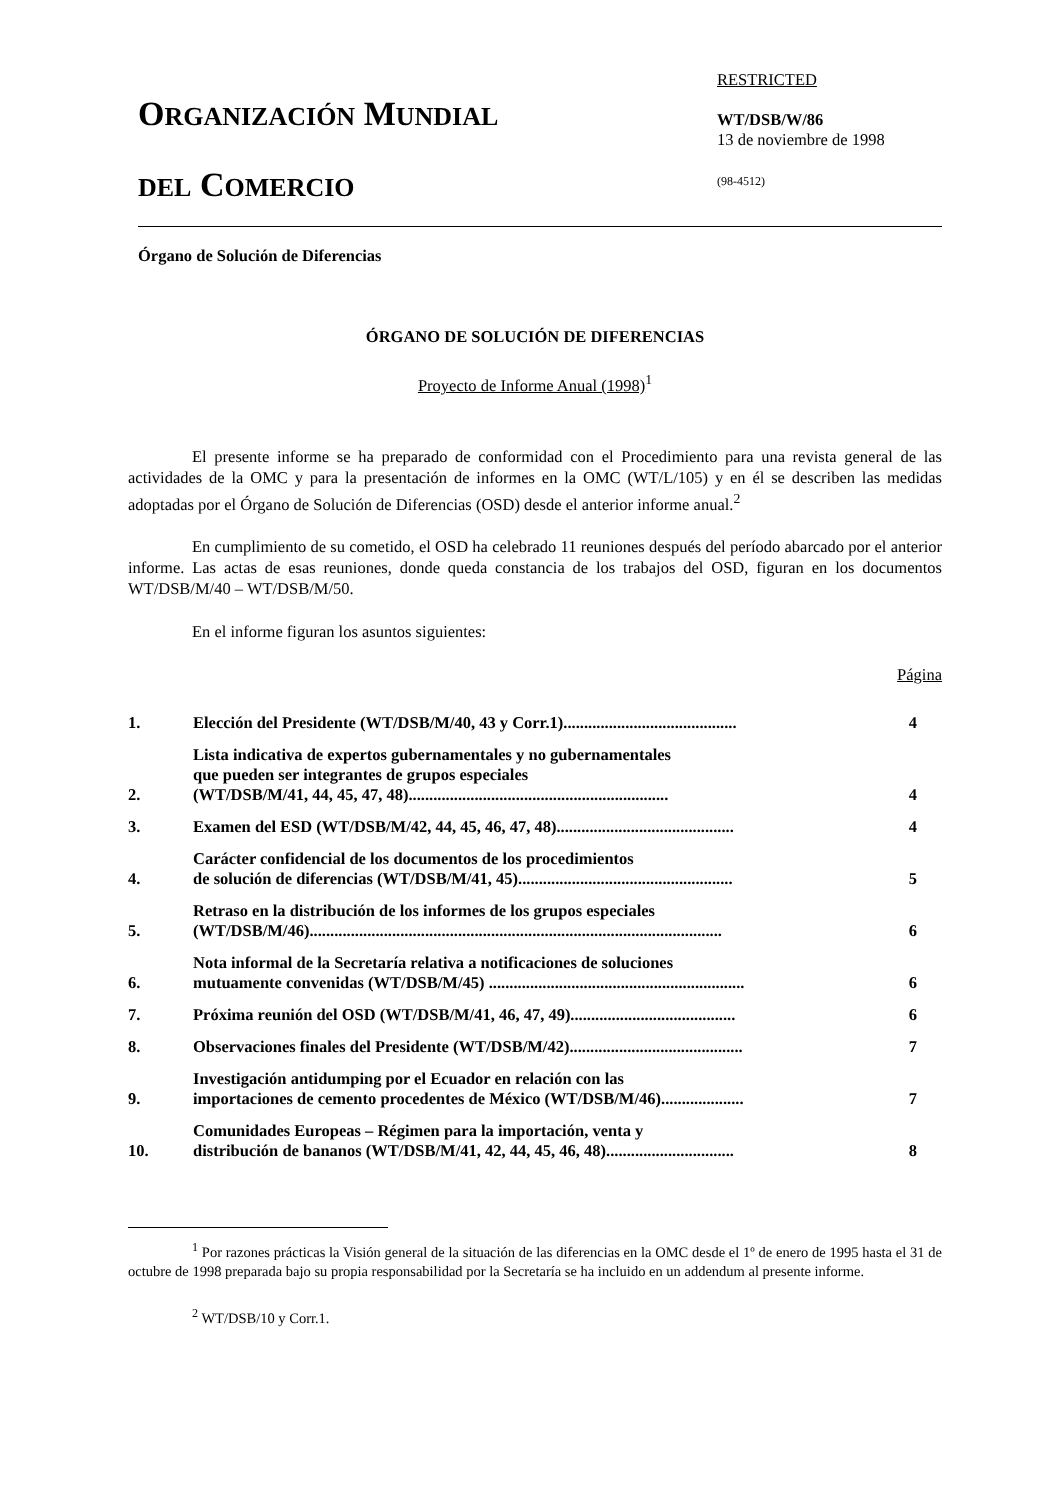ORGANIZACIÓN MUNDIAL
DEL COMERCIO
RESTRICTED
WT/DSB/W/86
13 de noviembre de 1998
(98-4512)
Órgano de Solución de Diferencias
ÓRGANO DE SOLUCIÓN DE DIFERENCIAS
Proyecto de Informe Anual (1998)<sup>1</sup>
El presente informe se ha preparado de conformidad con el Procedimiento para una revista general de las actividades de la OMC y para la presentación de informes en la OMC (WT/L/105) y en él se describen las medidas adoptadas por el Órgano de Solución de Diferencias (OSD) desde el anterior informe anual.<sup>2</sup>
En cumplimiento de su cometido, el OSD ha celebrado 11 reuniones después del período abarcado por el anterior informe. Las actas de esas reuniones, donde queda constancia de los trabajos del OSD, figuran en los documentos WT/DSB/M/40 – WT/DSB/M/50.
En el informe figuran los asuntos siguientes:
Página
| 1. | Elección del Presidente (WT/DSB/M/40, 43 y Corr.1).......................................... | 4 |
| 2. | Lista indicativa de expertos gubernamentales y no gubernamentales que pueden ser integrantes de grupos especiales (WT/DSB/M/41, 44, 45, 47, 48)............................................................... | 4 |
| 3. | Examen del ESD (WT/DSB/M/42, 44, 45, 46, 47, 48)........................................... | 4 |
| 4. | Carácter confidencial de los documentos de los procedimientos de solución de diferencias (WT/DSB/M/41, 45).................................................... | 5 |
| 5. | Retraso en la distribución de los informes de los grupos especiales (WT/DSB/M/46).................................................................................................... | 6 |
| 6. | Nota informal de la Secretaría relativa a notificaciones de soluciones mutuamente convenidas (WT/DSB/M/45) .............................................................. | 6 |
| 7. | Próxima reunión del OSD (WT/DSB/M/41, 46, 47, 49)........................................ | 6 |
| 8. | Observaciones finales del Presidente (WT/DSB/M/42).......................................... | 7 |
| 9. | Investigación antidumping por el Ecuador en relación con las importaciones de cemento procedentes de México (WT/DSB/M/46).................... | 7 |
| 10. | Comunidades Europeas – Régimen para la importación, venta y distribución de bananos (WT/DSB/M/41, 42, 44, 45, 46, 48)............................... | 8 |
<sup>1</sup> Por razones prácticas la Visión general de la situación de las diferencias en la OMC desde el 1º de enero de 1995 hasta el 31 de octubre de 1998 preparada bajo su propia responsabilidad por la Secretaría se ha incluido en un addendum al presente informe.
<sup>2</sup> WT/DSB/10 y Corr.1.